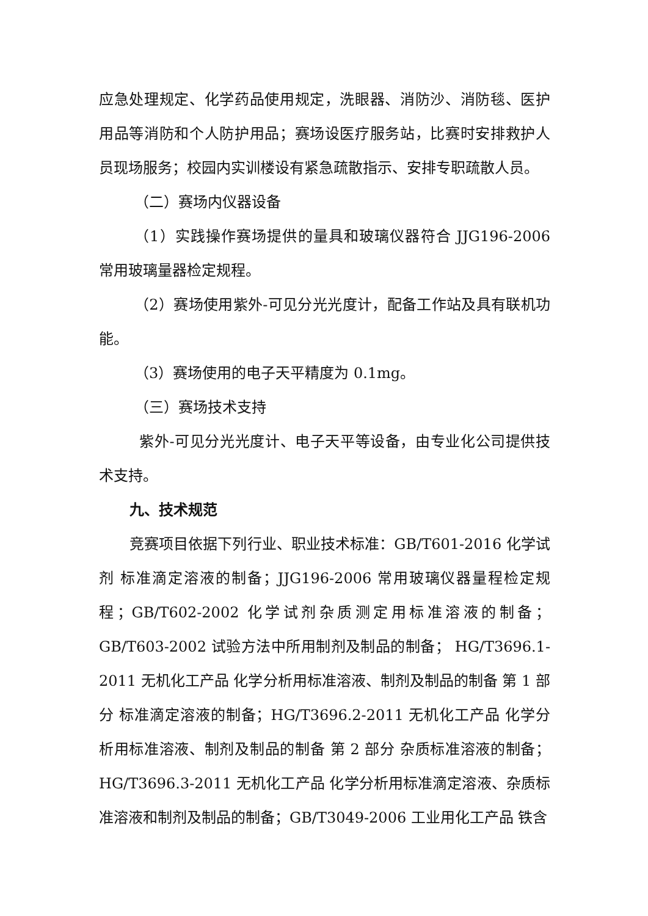应急处理规定、化学药品使用规定，洗眼器、消防沙、消防毯、医护用品等消防和个人防护用品；赛场设医疗服务站，比赛时安排救护人员现场服务；校园内实训楼设有紧急疏散指示、安排专职疏散人员。
（二）赛场内仪器设备
（1）实践操作赛场提供的量具和玻璃仪器符合 JJG196-2006 常用玻璃量器检定规程。
（2）赛场使用紫外-可见分光光度计，配备工作站及具有联机功能。
（3）赛场使用的电子天平精度为 0.1mg。
（三）赛场技术支持
紫外-可见分光光度计、电子天平等设备，由专业化公司提供技术支持。
九、技术规范
竞赛项目依据下列行业、职业技术标准：GB/T601-2016 化学试剂 标准滴定溶液的制备；JJG196-2006 常用玻璃仪器量程检定规程；GB/T602-2002 化学试剂杂质测定用标准溶液的制备；GB/T603-2002 试验方法中所用制剂及制品的制备； HG/T3696.1-2011 无机化工产品 化学分析用标准溶液、制剂及制品的制备 第 1 部分 标准滴定溶液的制备；HG/T3696.2-2011 无机化工产品 化学分析用标准溶液、制剂及制品的制备 第 2 部分 杂质标准溶液的制备；HG/T3696.3-2011 无机化工产品 化学分析用标准滴定溶液、杂质标准溶液和制剂及制品的制备；GB/T3049-2006 工业用化工产品 铁含